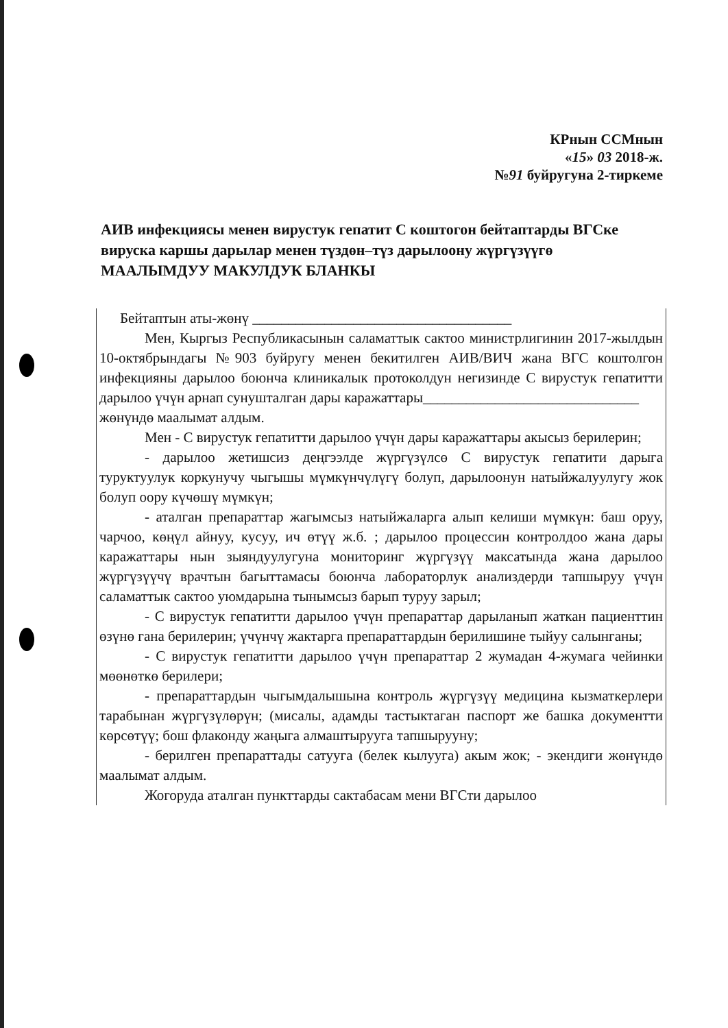КРнын ССМнын
«15» 03 2018-ж.
№91 буйругуна 2-тиркеме
АИВ инфекциясы менен вирустук гепатит С коштогон бейтаптарды ВГСке вируска каршы дарылар менен түздөн–түз дарылоону жүргүзүүгө
МААЛЫМДУУ МАКУЛДУК БЛАНКЫ
Бейтаптын аты-жөнү ____________________________________
Мен, Кыргыз Республикасынын саламаттык сактоо министрлигинин 2017-жылдын 10-октябрындагы №903 буйругу менен бекитилген АИВ/ВИЧ жана ВГС коштолгон инфекцияны дарылоо боюнча клиникалык протоколдун негизинде С вирустук гепатитти дарылоо үчүн арнап сунушталган дары каражаттары______________________________
жөнүндө маалымат алдым.
Мен - С вирустук гепатитти дарылоо үчүн дары каражаттары акысыз берилерин;
- дарылоо жетишсиз деңгээлде жүргүзүлсө С вирустук гепатити дарыга туруктуулук коркунучу чыгышы мүмкүнчүлүгү болуп, дарылоонун натыйжалуулугу жок болуп оору күчөшү мүмкүн;
- аталган препараттар жагымсыз натыйжаларга алып келиши мүмкүн: баш оруу, чарчоо, көңүл айнуу, кусуу, ич өтүү ж.б. ; дарылоо процессин контролдоо жана дары каражаттары нын зыяндуулугуна мониторинг жүргүзүү максатында жана дарылоо жүргүзүүчү врачтын багыттамасы боюнча лабораторлук анализдерди тапшыруу үчүн саламаттык сактоо уюмдарына тынымсыз барып туруу зарыл;
- С вирустук гепатитти дарылоо үчүн препараттар дарыланып жаткан пациенттин өзүнө гана берилерин; үчүнчү жактарга препараттардын берилишине тыйуу салынганы;
- С вирустук гепатитти дарылоо үчүн препараттар 2 жумадан 4-жумага чейинки мөөнөткө берилери;
- препараттардын чыгымдалышына контроль жүргүзүү медицина кызматкерлери тарабынан жүргүзүлөрүн; (мисалы, адамды тастыктаган паспорт же башка документти көрсөтүү; бош флаконду жаңыга алмаштырууга тапшырууну;
- берилген препараттады сатууга (белек кылууга) акым жок; - экендиги жөнүндө маалымат алдым.
Жогоруда аталган пункттарды сактабасам мени ВГСти дарылоо